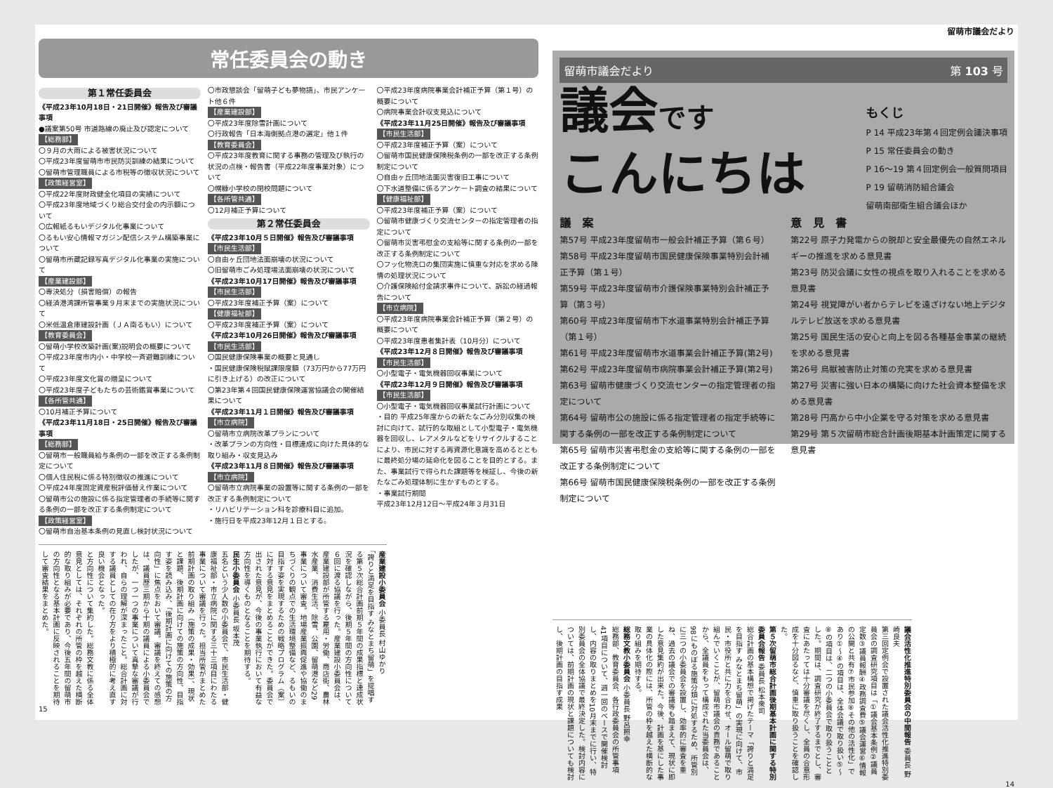常任委員会の動き
第１常任委員会
《平成23年10月18日・21日開催》報告及び審議事項
●議案第50号 市道路線の廃止及び認定について
【総務部】
〇９月の大雨による被害状況について
〇平成23年度留萌市市民防災訓練の結果について
〇留萌市管理職員による市税等の徴収状況について
【政策経営室】
〇平成22年度財政健全化項目の実績について
〇平成23年度地域づくり総合交付金の内示額について
〇広報紙るもいデジタル化事業について
〇るもい安心情報マガジン配信システム構築事業について
〇留萌市所蔵記録写真デジタル化事業の実施について
【産業建設部】
〇専決処分（損害賠償）の報告
〇経済港湾課所管事業９月末までの実施状況について
〇米低温倉庫建設計画（ＪＡ南るもい）について
【教育委員会】
〇留萌小学校改築計画(案)説明会の概要について
〇平成23年度市内小・中学校一斉避難訓練について
〇平成23年度文化賞の贈呈について
〇平成23年度子どもたちの芸術鑑賞事業について
【各所管共通】
〇10月補正予算について
《平成23年11月18日・25日開催》報告及び審議事項
【総務部】
〇留萌市一般職員給与条例の一部を改正する条例制定について
〇個人住民税に係る特別徴収の推進について
〇平成24年度固定資産税評価替え作業について
〇留萌市公の施設に係る指定管理者の手続等に関する条例の一部を改正する条例制定について
【政策経営室】
〇留萌市自治基本条例の見直し検討状況について
〇市政懇談会「留萌子ども夢物語」、市民アンケート他６件
【産業建設部】
〇平成23年度除雪計画について
〇行政報告「日本海側拠点港の選定」他１件
【教育委員会】
〇平成23年度教育に関する事務の管理及び執行の状況の点検・報告書（平成22年度事業対象）について
〇幌糠小学校の閉校問題について
【各所管共通】
〇12月補正予算について
第２常任委員会
《平成23年10月５日開催》報告及び審議事項
【市民生活部】
〇自由ヶ丘団地法面崩壊の状況について
〇旧留萌市ごみ処理場法面崩壊の状況について
《平成23年10月17日開催》報告及び審議事項
【市民生活部】
〇平成23年度補正予算（案）について
【健康福祉部】
〇平成23年度補正予算（案）について
《平成23年10月26日開催》報告及び審議事項
【市民生活部】
〇国民健康保険事業の概要と見通し
・国民健康保険税賦課限度額（73万円から77万円に引き上げる）の改正について
〇第23年第４回国民健康保険運営協議会の開催結果について
《平成23年11月１日開催》報告及び審議事項
【市立病院】
〇留萌市立病院改革プランについて
・改革プランの方向性・目標達成に向けた具体的な取り組み・収支見込み
《平成23年11月８日開催》報告及び審議事項
【市立病院】
〇留萌市立病院事業の設置等に関する条例の一部を改正する条例制定について
・リハビリテーション科を診療科目に追加。
・施行日を平成23年12月１日とする。
〇平成23年度病院事業会計補正予算（第１号）の概要について
〇病院事業会計収支見込について
《平成23年11月25日開催》報告及び審議事項
【市民生活部】
〇平成23年度補正予算（案）について
〇留萌市国民健康保険税条例の一部を改正する条例制定について
〇自由ヶ丘団地法面災害復旧工事について
〇下水道整備に係るアンケート調査の結果について
【健康福祉部】
〇平成23年度補正予算（案）について
〇留萌市健康づくり交流センターの指定管理者の指定について
〇留萌市災害弔慰金の支給等に関する条例の一部を改正する条例制定について
〇フッ化物洗口の集団実施に慎重な対応を求める陳情の処理状況について
〇介護保険給付金請求事件について、訴訟の経過報告について
【市立病院】
〇平成23年度病院事業会計補正予算（第２号）の概要について
〇平成23年度患者集計表（10月分）について
《平成23年12月８日開催》報告及び審議事項
【市民生活部】
〇小型電子・電気機器回収事業について
《平成23年12月９日開催》報告及び審議事項
【市民生活部】
〇小型電子・電気機器回収事業試行計画について
・目的 平成25年度からの新たなごみ分別収集の検討に向けて、試行的な取組として小型電子・電気機器を回収し、レアメタルなどをリサイクルすることにより、市民に対する再資源化意識を高めるとともに最終処分場の延命化を図ることを目的とする。また、事業試行で得られた課題等を検証し、今後の新たなごみ処理体制に生かすものとする。
・事業試行期間
平成23年12月12日～平成24年３月31日
産業建設小委員会 小委員長 村山ゆかり
「誇りと満足を目指す みなとまち留萌」を提唱する第５次総合計画前期５年間の成果指標と達成状況を確認しながら、後期５年間の方向性について６回に渡る協議を行った。産業建設小委員会は、産業建設部が所管する雇用・労働、商店街、農林水産業、消費生活、除雪、公園、留萌港など29事業について審査。地場産業振興促進や協働のまちづくりの観点での生活環境整備など、るもいの目指す姿を実現するための戦略プログラム（案）に対する意見をまとめることができた。委員会で出された意見が、今後の事業執行において有益な方向性を導くものとなることを期待する。
民生小委員会 小委員長 坂本茂
五名という少人数の小委員会で、市民生活部・健康福祉部・市立病院に関する三十三項目にわたる事業について審議を行った。担当所管がまとめた前期計画の取り組み（施策の成果・効果）、現状と課題、後期計画に向けての施策の方向性、目指す姿を読み込み、「後期計画に向けての施策の方向性」に焦点をおいて審議。審議を終えての感想は、議員歴三期から十期の議員による小委員会でしたが、一つ一つの事業について真摯な審議が行われ、自らの理解が深まったこと。総合計画に対する議員としての在り方をより積極的に考え直す良い機会となった。
と方向性について集約した。総務文教に係る全体意見としては、それぞれの所管の枠を越えた横断的な取り組みが必要であり、今後五年間の留萌市の方向性となる基本計画に反映されることを期待して審査結果をまとめた。
15
留萌市議会だより
留萌市議会だより 第 103 号
議会です
こんにちは
もくじ
P 14 平成23年第４回定例会議決事項
P 15 常任委員会の動き
P 16～19 第４回定例会一般質問項目
P 19 留萌消防組合議会
留萌南部衛生組合議会ほか
議　案
第57号 平成23年度留萌市一般会計補正予算（第６号）
第58号 平成23年度留萌市国民健康保険事業特別会計補正予算（第１号）
第59号 平成23年度留萌市介護保険事業特別会計補正予算（第３号）
第60号 平成23年度留萌市下水道事業特別会計補正予算（第１号）
第61号 平成23年度留萌市水道事業会計補正予算(第2号)
第62号 平成23年度留萌市病院事業会計補正予算(第2号)
第63号 留萌市健康づくり交流センターの指定管理者の指定について
第64号 留萌市公の施設に係る指定管理者の指定手続等に関する条例の一部を改正する条例制定について
第65号 留萌市災害弔慰金の支給等に関する条例の一部を改正する条例制定について
第66号 留萌市国民健康保険税条例の一部を改正する条例制定について
意　見　書
第22号 原子力発電からの脱却と安全最優先の自然エネルギーの推進を求める意見書
第23号 防災会議に女性の視点を取り入れることを求める意見書
第24号 視覚障がい者からテレビを遠ざけない地上デジタルテレビ放送を求める意見書
第25号 国民生活の安心と向上を図る各種基金事業の継続を求める意見書
第26号 鳥獣被害防止対策の充実を求める意見書
第27号 災害に強い日本の構築に向けた社会資本整備を求める意見書
第28号 円高から中小企業を守る対策を求める意見書
第29号 第５次留萌市総合計画後期基本計画策定に関する意見書
議会活性化推進特別委員会の中間報告 委員長 野崎良夫
第三回定例会で設置された議会活性化推進特別委員会の調査研究項目は「①議会基本条例②議員定数③議員報酬④政務調査費⑤議会運営⑥情報の公開と共有⑦市民参加⑧その他の活性化」であり①～④の項目は、全体会議で取り扱い⑤～⑧の項目は、二つの小委員会で取り扱うこととした。期間は、調査研究が終了するまでとし、審査にあたっては十分審議を尽くし、全員の合意形成を十分図るなど、慎重に取り扱うことを確認した。
第５次留萌市総合計画後期基本計画に関する特別委員会報告 委員長 松本衆司
総合計画の基本構想で掲げたテーマ「誇りと満足を目指す みなとまち留萌」の実現に向けて、市民・市役所と共に力を合わせ、オール留萌で取り組んでいくことが、留萌市議会の責務であることから、全議員をもって構成された当委員会は、98にものぼる施策分類に対処するため、所管別に三つの小委員会を設置し、効率的に審査を重ね、過去の議会での審議等も踏まえて、現状に即した意見集約が出来た。今後、計画を基にした事業の具体化の際には、所管の枠を越えた横断的な取り組みを期待する。
総務文教小委員会 小委員長 野呂照幸
総務部、教育委員会、各行政委員会の所管事項41項目について、週一回のペースで開催検討し、内容の取りまとめを10月末までに行い、特別委員会の全体協議で最終決定した。検討内容については、前期計画の現状と課題についても検討し、後期計画の目指す成果
14